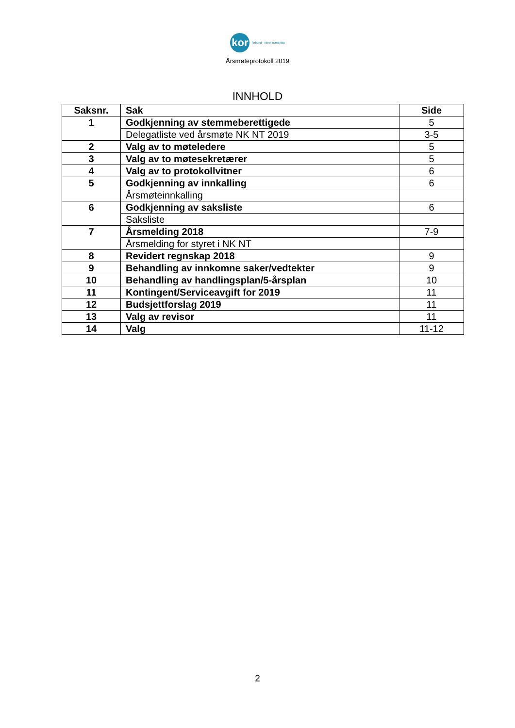kor forbund · Nord-Trøndelag
Årsmøteprotokoll 2019
INNHOLD
| Saksnr. | Sak | Side |
| --- | --- | --- |
| 1 | Godkjenning av stemmeberettigede | 5 |
| | Delegatliste ved årsmøte NK NT 2019 | 3-5 |
| 2 | Valg av to møteledere | 5 |
| 3 | Valg av to møtesekretærer | 5 |
| 4 | Valg av to protokollvitner | 6 |
| 5 | Godkjenning av innkalling | 6 |
| | Årsmøteinnkalling | |
| 6 | Godkjenning av saksliste | 6 |
| | Saksliste | |
| 7 | Årsmelding 2018 | 7-9 |
| | Årsmelding for styret i NK NT | |
| 8 | Revidert regnskap 2018 | 9 |
| 9 | Behandling av innkomne saker/vedtekter | 9 |
| 10 | Behandling av handlingsplan/5-årsplan | 10 |
| 11 | Kontingent/Serviceavgift for 2019 | 11 |
| 12 | Budsjettforslag 2019 | 11 |
| 13 | Valg av revisor | 11 |
| 14 | Valg | 11-12 |
2